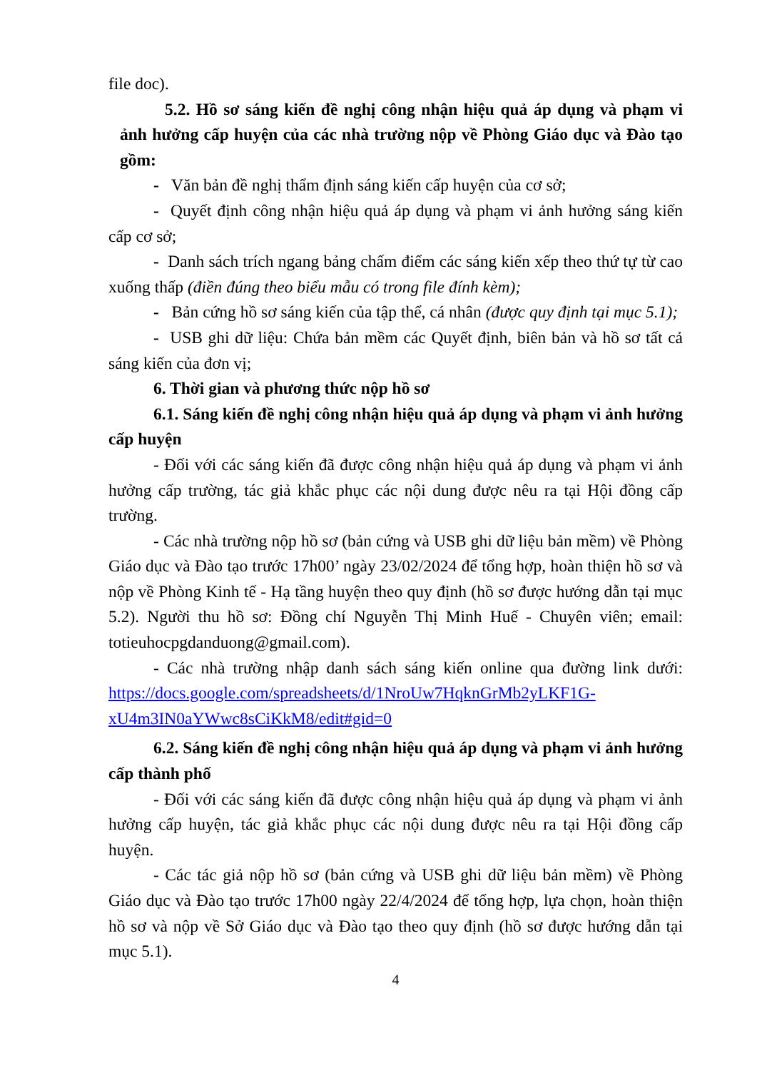file doc).
5.2. Hồ sơ sáng kiến đề nghị công nhận hiệu quả áp dụng và phạm vi ảnh hưởng cấp huyện của các nhà trường nộp về Phòng Giáo dục và Đào tạo gồm:
- Văn bản đề nghị thẩm định sáng kiến cấp huyện của cơ sở;
- Quyết định công nhận hiệu quả áp dụng và phạm vi ảnh hưởng sáng kiến cấp cơ sở;
- Danh sách trích ngang bảng chấm điểm các sáng kiến xếp theo thứ tự từ cao xuống thấp (điền đúng theo biểu mẫu có trong file đính kèm);
- Bản cứng hồ sơ sáng kiến của tập thể, cá nhân (được quy định tại mục 5.1);
- USB ghi dữ liệu: Chứa bản mềm các Quyết định, biên bản và hồ sơ tất cả sáng kiến của đơn vị;
6. Thời gian và phương thức nộp hồ sơ
6.1. Sáng kiến đề nghị công nhận hiệu quả áp dụng và phạm vi ảnh hưởng cấp huyện
- Đối với các sáng kiến đã được công nhận hiệu quả áp dụng và phạm vi ảnh hưởng cấp trường, tác giả khắc phục các nội dung được nêu ra tại Hội đồng cấp trường.
- Các nhà trường nộp hồ sơ (bản cứng và USB ghi dữ liệu bản mềm) về Phòng Giáo dục và Đào tạo trước 17h00’ ngày 23/02/2024 để tổng hợp, hoàn thiện hồ sơ và nộp về Phòng Kinh tế - Hạ tầng huyện theo quy định (hồ sơ được hướng dẫn tại mục 5.2). Người thu hồ sơ: Đồng chí Nguyễn Thị Minh Huế - Chuyên viên; email: totieuhocpgdanduong@gmail.com).
- Các nhà trường nhập danh sách sáng kiến online qua đường link dưới: https://docs.google.com/spreadsheets/d/1NroUw7HqknGrMb2yLKF1G-xU4m3IN0aYWwc8sCiKkM8/edit#gid=0
6.2. Sáng kiến đề nghị công nhận hiệu quả áp dụng và phạm vi ảnh hưởng cấp thành phố
- Đối với các sáng kiến đã được công nhận hiệu quả áp dụng và phạm vi ảnh hưởng cấp huyện, tác giả khắc phục các nội dung được nêu ra tại Hội đồng cấp huyện.
- Các tác giả nộp hồ sơ (bản cứng và USB ghi dữ liệu bản mềm) về Phòng Giáo dục và Đào tạo trước 17h00 ngày 22/4/2024 để tổng hợp, lựa chọn, hoàn thiện hồ sơ và nộp về Sở Giáo dục và Đào tạo theo quy định (hồ sơ được hướng dẫn tại mục 5.1).
4